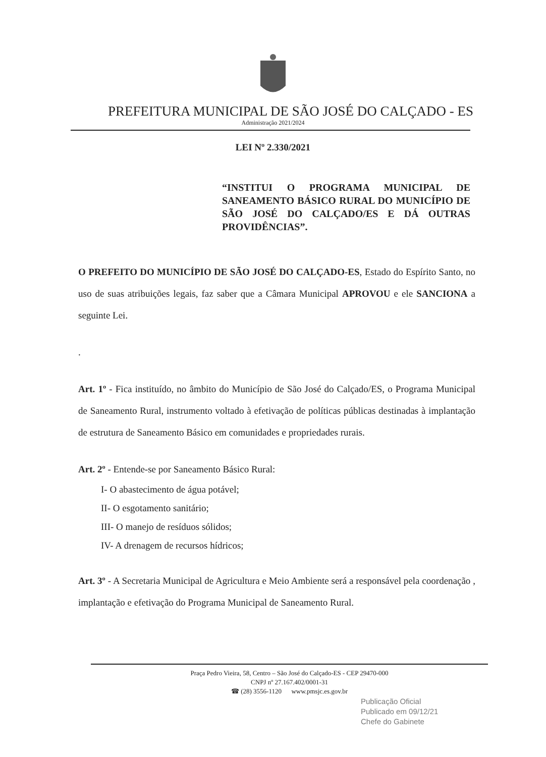PREFEITURA MUNICIPAL DE SÃO JOSÉ DO CALÇADO - ES
Administração 2021/2024
LEI Nº 2.330/2021
“INSTITUI O PROGRAMA MUNICIPAL DE SANEAMENTO BÁSICO RURAL DO MUNICÍPIO DE SÃO JOSÉ DO CALÇADO/ES E DÁ OUTRAS PROVIDÊNCIAS”.
O PREFEITO DO MUNICÍPIO DE SÃO JOSÉ DO CALÇADO-ES, Estado do Espírito Santo, no uso de suas atribuições legais, faz saber que a Câmara Municipal APROVOU e ele SANCIONA a seguinte Lei.
.
Art. 1º - Fica instituído, no âmbito do Município de São José do Calçado/ES, o Programa Municipal de Saneamento Rural, instrumento voltado à efetivação de políticas públicas destinadas à implantação de estrutura de Saneamento Básico em comunidades e propriedades rurais.
Art. 2º - Entende-se por Saneamento Básico Rural:
I- O abastecimento de água potável;
II- O esgotamento sanitário;
III- O manejo de resíduos sólidos;
IV- A drenagem de recursos hídricos;
Art. 3º - A Secretaria Municipal de Agricultura e Meio Ambiente será a responsável pela coordenação , implantação e efetivação do Programa Municipal de Saneamento Rural.
Praça Pedro Vieira, 58, Centro – São José do Calçado-ES - CEP 29470-000
CNPJ nº 27.167.402/0001-31
☎ (28) 3556-1120 www.pmsjc.es.gov.br
Publicação Oficial
Publicado em 09/12/21
Chefe do Gabinete